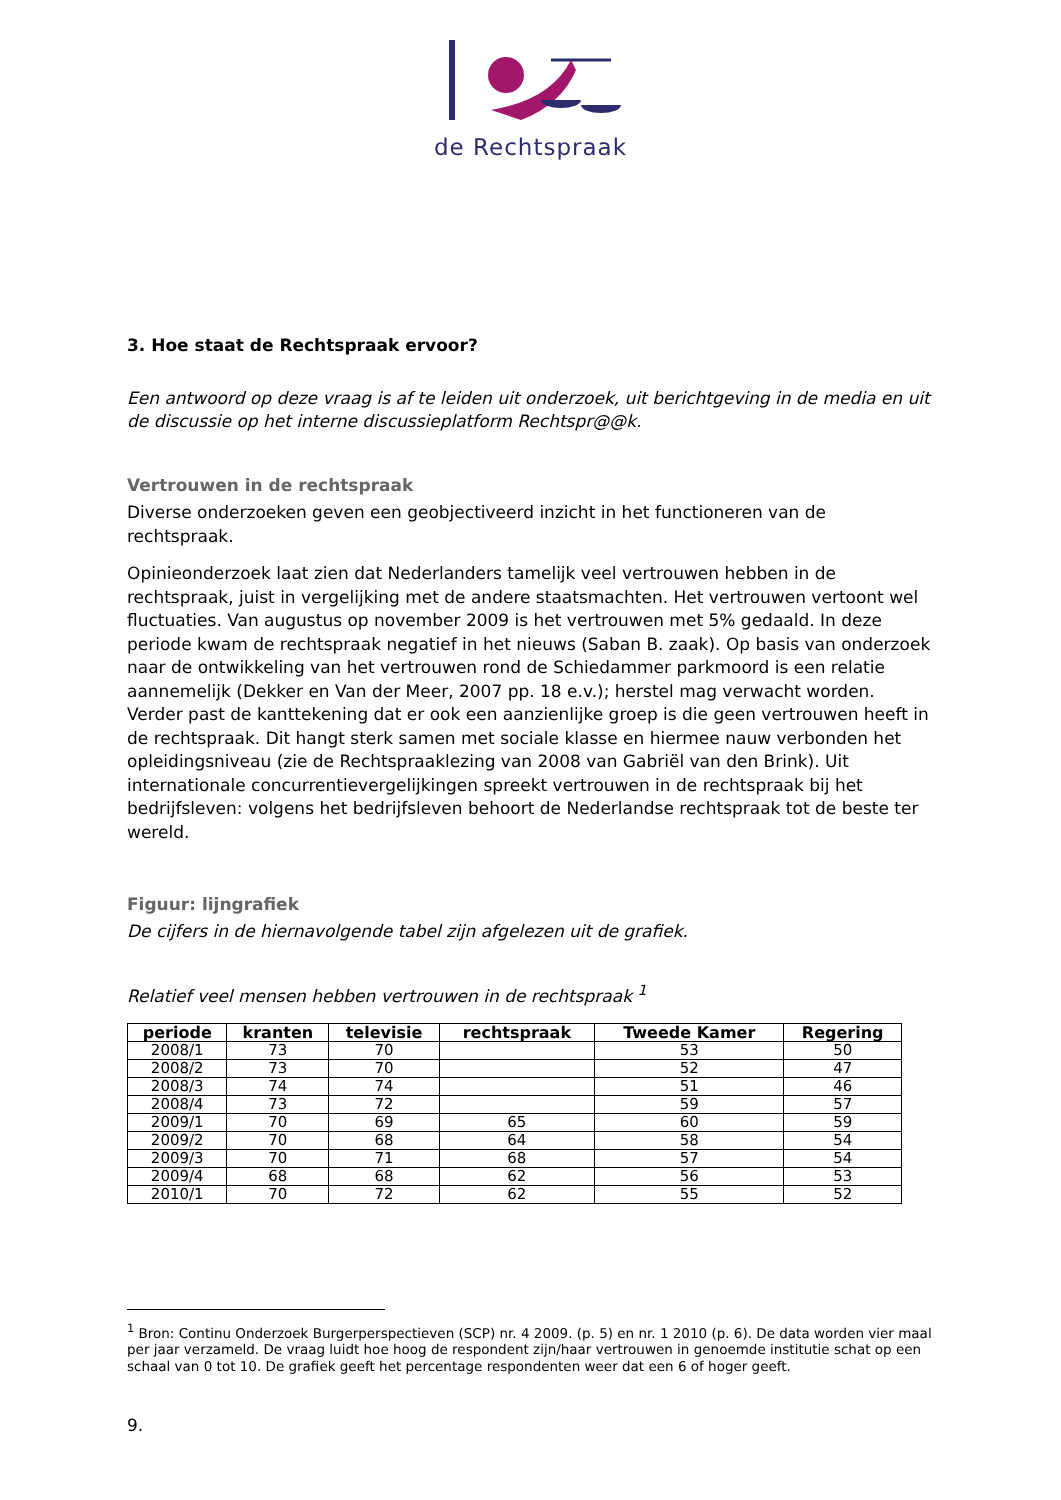de Rechtspraak
3. Hoe staat de Rechtspraak ervoor?
Een antwoord op deze vraag is af te leiden uit onderzoek, uit berichtgeving in de media en uit de discussie op het interne discussieplatform Rechtspr@@k.
Vertrouwen in de rechtspraak
Diverse onderzoeken geven een geobjectiveerd inzicht in het functioneren van de rechtspraak.
Opinieonderzoek laat zien dat Nederlanders tamelijk veel vertrouwen hebben in de rechtspraak, juist in vergelijking met de andere staatsmachten. Het vertrouwen vertoont wel fluctuaties. Van augustus op november 2009 is het vertrouwen met 5% gedaald. In deze periode kwam de rechtspraak negatief in het nieuws (Saban B. zaak). Op basis van onderzoek naar de ontwikkeling van het vertrouwen rond de Schiedammer parkmoord is een relatie aannemelijk (Dekker en Van der Meer, 2007 pp. 18 e.v.); herstel mag verwacht worden. Verder past de kanttekening dat er ook een aanzienlijke groep is die geen vertrouwen heeft in de rechtspraak. Dit hangt sterk samen met sociale klasse en hiermee nauw verbonden het opleidingsniveau (zie de Rechtspraaklezing van 2008 van Gabriël van den Brink). Uit internationale concurrentievergelijkingen spreekt vertrouwen in de rechtspraak bij het bedrijfsleven: volgens het bedrijfsleven behoort de Nederlandse rechtspraak tot de beste ter wereld.
Figuur: lijngrafiek
De cijfers in de hiernavolgende tabel zijn afgelezen uit de grafiek.
Relatief veel mensen hebben vertrouwen in de rechtspraak <sup>1</sup>
| periode | kranten | televisie | rechtspraak | Tweede Kamer | Regering |
| --- | --- | --- | --- | --- | --- |
| 2008/1 | 73 | 70 | | 53 | 50 |
| 2008/2 | 73 | 70 | | 52 | 47 |
| 2008/3 | 74 | 74 | | 51 | 46 |
| 2008/4 | 73 | 72 | | 59 | 57 |
| 2009/1 | 70 | 69 | 65 | 60 | 59 |
| 2009/2 | 70 | 68 | 64 | 58 | 54 |
| 2009/3 | 70 | 71 | 68 | 57 | 54 |
| 2009/4 | 68 | 68 | 62 | 56 | 53 |
| 2010/1 | 70 | 72 | 62 | 55 | 52 |
<sup>1</sup> Bron: Continu Onderzoek Burgerperspectieven (SCP) nr. 4 2009. (p. 5) en nr. 1 2010 (p. 6). De data worden vier maal per jaar verzameld. De vraag luidt hoe hoog de respondent zijn/haar vertrouwen in genoemde institutie schat op een schaal van 0 tot 10. De grafiek geeft het percentage respondenten weer dat een 6 of hoger geeft.
9.